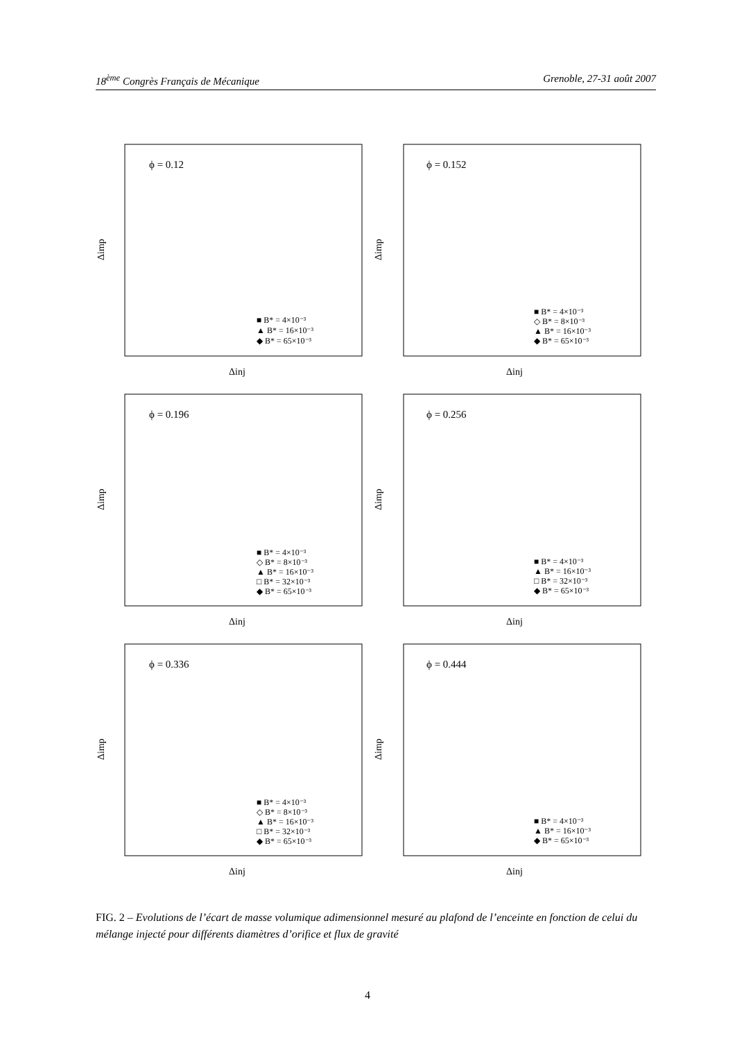18<sup>ème</sup> Congrès Français de Mécanique Grenoble, 27-31 août 2007
ϕ = 0.12
Δimp
Δinj
■ B* = 4×10⁻³
▲ B* = 16×10⁻³
◆ B* = 65×10⁻³
ϕ = 0.152
Δimp
Δinj
■ B* = 4×10⁻³
◇ B* = 8×10⁻³
▲ B* = 16×10⁻³
◆ B* = 65×10⁻³
ϕ = 0.196
Δimp
Δinj
■ B* = 4×10⁻³
◇ B* = 8×10⁻³
▲ B* = 16×10⁻³
□ B* = 32×10⁻³
◆ B* = 65×10⁻³
ϕ = 0.256
Δimp
Δinj
■ B* = 4×10⁻³
▲ B* = 16×10⁻³
□ B* = 32×10⁻³
◆ B* = 65×10⁻³
ϕ = 0.336
Δimp
Δinj
■ B* = 4×10⁻³
◇ B* = 8×10⁻³
▲ B* = 16×10⁻³
□ B* = 32×10⁻³
◆ B* = 65×10⁻³
ϕ = 0.444
Δimp
Δinj
■ B* = 4×10⁻³
▲ B* = 16×10⁻³
◆ B* = 65×10⁻³
FIG. 2 – Evolutions de l’écart de masse volumique adimensionnel mesuré au plafond de l’enceinte en fonction de celui du mélange injecté pour différents diamètres d’orifice et flux de gravité
4